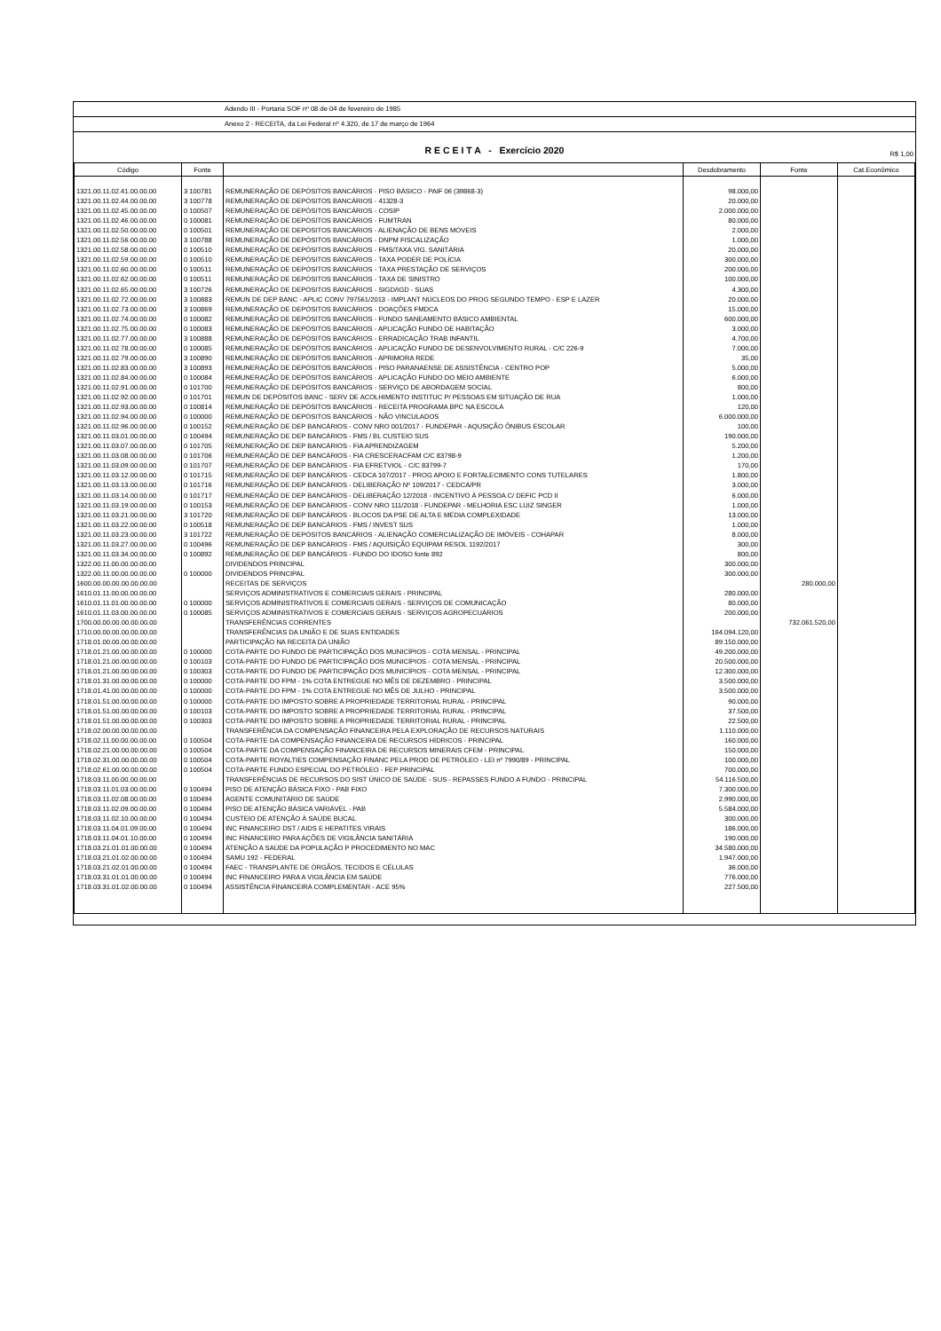Adendo III - Portaria SOF nº 08 de 04 de fevereiro de 1985
Anexo 2 - RECEITA, da Lei Federal nº 4.320, de 17 de março de 1964
R E C E I T A - Exercício 2020
R$ 1,00
| Código | Fonte | | Desdobramento | Fonte | Cat.Econômico |
| --- | --- | --- | --- | --- | --- |
| 1321.00.11.02.41.00.00.00 | 3 100781 | REMUNERAÇÃO DE DEPÓSITOS BANCÁRIOS - PISO BÁSICO - PAIF 06 (39868-3) | 98.000,00 | | |
| 1321.00.11.02.44.00.00.00 | 3 100778 | REMUNERAÇÃO DE DEPÓSITOS BANCÁRIOS - 41328-3 | 20.000,00 | | |
| 1321.00.11.02.45.00.00.00 | 0 100507 | REMUNERAÇÃO DE DEPÓSITOS BANCÁRIOS - COSIP | 2.000.000,00 | | |
| 1321.00.11.02.46.00.00.00 | 0 100081 | REMUNERAÇÃO DE DEPÓSITOS BANCÁRIOS - FUMTRAN | 80.000,00 | | |
| 1321.00.11.02.50.00.00.00 | 0 100501 | REMUNERAÇÃO DE DEPÓSITOS BANCÁRIOS - ALIENAÇÃO DE BENS MÓVEIS | 2.000,00 | | |
| 1321.00.11.02.56.00.00.00 | 3 100788 | REMUNERAÇÃO DE DEPÓSITOS BANCÁRIOS - DNPM FISCALIZAÇÃO | 1.000,00 | | |
| 1321.00.11.02.58.00.00.00 | 0 100510 | REMUNERAÇÃO DE DEPÓSITOS BANCÁRIOS - FMS/TAXA VIG. SANITÁRIA | 20.000,00 | | |
| 1321.00.11.02.59.00.00.00 | 0 100510 | REMUNERAÇÃO DE DEPÓSITOS BANCÁRIOS - TAXA PODER DE POLÍCIA | 300.000,00 | | |
| 1321.00.11.02.60.00.00.00 | 0 100511 | REMUNERAÇÃO DE DEPÓSITOS BANCÁRIOS - TAXA PRESTAÇÃO DE SERVIÇOS | 200.000,00 | | |
| 1321.00.11.02.62.00.00.00 | 0 100511 | REMUNERAÇÃO DE DEPÓSITOS BANCÁRIOS - TAXA DE SINISTRO | 100.000,00 | | |
| 1321.00.11.02.65.00.00.00 | 3 100726 | REMUNERAÇÃO DE DEPÓSITOS BANCÁRIOS - SIGD/IGD - SUAS | 4.300,00 | | |
| 1321.00.11.02.72.00.00.00 | 3 100883 | REMUN DE DEP BANC - APLIC CONV 797561/2013 - IMPLANT NÚCLEOS DO PROG SEGUNDO TEMPO - ESP E LAZER | 20.000,00 | | |
| 1321.00.11.02.73.00.00.00 | 3 100869 | REMUNERAÇÃO DE DEPÓSITOS BANCÁRIOS - DOAÇÕES FMDCA | 15.000,00 | | |
| 1321.00.11.02.74.00.00.00 | 0 100082 | REMUNERAÇÃO DE DEPÓSITOS BANCÁRIOS - FUNDO SANEAMENTO BÁSICO AMBIENTAL | 600.000,00 | | |
| 1321.00.11.02.75.00.00.00 | 0 100083 | REMUNERAÇÃO DE DEPÓSITOS BANCÁRIOS - APLICAÇÃO FUNDO DE HABITAÇÃO | 3.000,00 | | |
| 1321.00.11.02.77.00.00.00 | 3 100888 | REMUNERAÇÃO DE DEPÓSITOS BANCÁRIOS - ERRADICAÇÃO TRAB INFANTIL | 4.700,00 | | |
| 1321.00.11.02.78.00.00.00 | 0 100085 | REMUNERAÇÃO DE DEPÓSITOS BANCÁRIOS - APLICAÇÃO FUNDO DE DESENVOLVIMENTO RURAL - C/C 226-9 | 7.000,00 | | |
| 1321.00.11.02.79.00.00.00 | 3 100890 | REMUNERAÇÃO DE DEPÓSITOS BANCÁRIOS - APRIMORA REDE | 35,00 | | |
| 1321.00.11.02.83.00.00.00 | 3 100893 | REMUNERAÇÃO DE DEPÓSITOS BANCÁRIOS - PISO PARANAENSE DE ASSISTÊNCIA - CENTRO POP | 5.000,00 | | |
| 1321.00.11.02.84.00.00.00 | 0 100084 | REMUNERAÇÃO DE DEPÓSITOS BANCÁRIOS - APLICAÇÃO FUNDO DO MEIO AMBIENTE | 6.000,00 | | |
| 1321.00.11.02.91.00.00.00 | 0 101700 | REMUNERAÇÃO DE DEPÓSITOS BANCÁRIOS - SERVIÇO DE ABORDAGEM SOCIAL | 800,00 | | |
| 1321.00.11.02.92.00.00.00 | 0 101701 | REMUN DE DEPÓSITOS BANC - SERV DE ACOLHIMENTO INSTITUC P/ PESSOAS EM SITUAÇÃO DE RUA | 1.000,00 | | |
| 1321.00.11.02.93.00.00.00 | 0 100814 | REMUNERAÇÃO DE DEPÓSITOS BANCÁRIOS - RECEITA PROGRAMA BPC NA ESCOLA | 120,00 | | |
| 1321.00.11.02.94.00.00.00 | 0 100000 | REMUNERAÇÃO DE DEPÓSITOS BANCÁRIOS - NÃO VINCULADOS | 6.000.000,00 | | |
| 1321.00.11.02.96.00.00.00 | 0 100152 | REMUNERAÇÃO DE DEP BANCÁRIOS - CONV NRO 001/2017 - FUNDEPAR - AQUSIÇÃO ÔNIBUS ESCOLAR | 100,00 | | |
| 1321.00.11.03.01.00.00.00 | 0 100494 | REMUNERAÇÃO DE DEP BANCÁRIOS - FMS / BL CUSTEIO SUS | 190.000,00 | | |
| 1321.00.11.03.07.00.00.00 | 0 101705 | REMUNERAÇÃO DE DEP BANCÁRIOS - FIA APRENDIZAGEM | 5.200,00 | | |
| 1321.00.11.03.08.00.00.00 | 0 101706 | REMUNERAÇÃO DE DEP BANCÁRIOS - FIA CRESCERACFAM C/C 83798-9 | 1.200,00 | | |
| 1321.00.11.03.09.00.00.00 | 0 101707 | REMUNERAÇÃO DE DEP BANCÁRIOS - FIA EFRETVIOL - C/C 83799-7 | 170,00 | | |
| 1321.00.11.03.12.00.00.00 | 0 101715 | REMUNERAÇÃO DE DEP BANCÁRIOS - CEDCA 107/2017 - PROG APOIO E FORTALECIMENTO CONS TUTELARES | 1.800,00 | | |
| 1321.00.11.03.13.00.00.00 | 0 101716 | REMUNERAÇÃO DE DEP BANCÁRIOS - DELIBERAÇÃO Nº 109/2017 - CEDCA/PR | 3.000,00 | | |
| 1321.00.11.03.14.00.00.00 | 0 101717 | REMUNERAÇÃO DE DEP BANCÁRIOS - DELIBERAÇÃO 12/2018 - INCENTIVO À PESSOA C/ DEFIC PCD II | 6.000,00 | | |
| 1321.00.11.03.19.00.00.00 | 0 100153 | REMUNERAÇÃO DE DEP BANCÁRIOS - CONV NRO 111/2018 - FUNDEPAR - MELHORIA ESC LUIZ SINGER | 1.000,00 | | |
| 1321.00.11.03.21.00.00.00 | 3 101720 | REMUNERAÇÃO DE DEP BANCÁRIOS - BLOCOS DA PSE DE ALTA E MÉDIA COMPLEXIDADE | 13.000,00 | | |
| 1321.00.11.03.22.00.00.00 | 0 100518 | REMUNERAÇÃO DE DEP BANCÁRIOS - FMS / INVEST SUS | 1.000,00 | | |
| 1321.00.11.03.23.00.00.00 | 3 101722 | REMUNERAÇÃO DE DEPÓSITOS BANCÁRIOS - ALIENAÇÃO COMERCIALIZAÇÃO DE IMÓVEIS - COHAPAR | 8.000,00 | | |
| 1321.00.11.03.27.00.00.00 | 0 100496 | REMUNERAÇÃO DE DEP BANCÁRIOS - FMS / AQUISIÇÃO EQUIPAM RESOL 1192/2017 | 300,00 | | |
| 1321.00.11.03.34.00.00.00 | 0 100892 | REMUNERAÇÃO DE DEP BANCÁRIOS - FUNDO DO IDOSO fonte 892 | 800,00 | | |
| 1322.00.11.00.00.00.00.00 | | DIVIDENDOS PRINCIPAL | 300.000,00 | | |
| 1322.00.11.00.00.00.00.00 | 0 100000 | DIVIDENDOS PRINCIPAL | 300.000,00 | | |
| 1600.00.00.00.00.00.00.00 | | RECEITAS DE SERVIÇOS | | 280.000,00 | |
| 1610.01.11.00.00.00.00.00 | | SERVIÇOS ADMINISTRATIVOS E COMERCIAIS GERAIS - PRINCIPAL | 280.000,00 | | |
| 1610.01.11.01.00.00.00.00 | 0 100000 | SERVIÇOS ADMINISTRATIVOS E COMERCIAIS GERAIS - SERVIÇOS DE COMUNICAÇÃO | 80.000,00 | | |
| 1610.01.11.03.00.00.00.00 | 0 100085 | SERVIÇOS ADMINISTRATIVOS E COMERCIAIS GERAIS - SERVIÇOS AGROPECUÁRIOS | 200.000,00 | | |
| 1700.00.00.00.00.00.00.00 | | TRANSFERÊNCIAS CORRENTES | | 732.061.520,00 | |
| 1710.00.00.00.00.00.00.00 | | TRANSFERÊNCIAS DA UNIÃO E DE SUAS ENTIDADES | 164.094.120,00 | | |
| 1718.01.00.00.00.00.00.00 | | PARTICIPAÇÃO NA RECEITA DA UNIÃO | 89.150.000,00 | | |
| 1718.01.21.00.00.00.00.00 | 0 100000 | COTA-PARTE DO FUNDO DE PARTICIPAÇÃO DOS MUNICÍPIOS - COTA MENSAL - PRINCIPAL | 49.200.000,00 | | |
| 1718.01.21.00.00.00.00.00 | 0 100103 | COTA-PARTE DO FUNDO DE PARTICIPAÇÃO DOS MUNICÍPIOS - COTA MENSAL - PRINCIPAL | 20.500.000,00 | | |
| 1718.01.21.00.00.00.00.00 | 0 100303 | COTA-PARTE DO FUNDO DE PARTICIPAÇÃO DOS MUNICÍPIOS - COTA MENSAL - PRINCIPAL | 12.300.000,00 | | |
| 1718.01.31.00.00.00.00.00 | 0 100000 | COTA-PARTE DO FPM - 1% COTA ENTREGUE NO MÊS DE DEZEMBRO - PRINCIPAL | 3.500.000,00 | | |
| 1718.01.41.00.00.00.00.00 | 0 100000 | COTA-PARTE DO FPM - 1% COTA ENTREGUE NO MÊS DE JULHO - PRINCIPAL | 3.500.000,00 | | |
| 1718.01.51.00.00.00.00.00 | 0 100000 | COTA-PARTE DO IMPOSTO SOBRE A PROPRIEDADE TERRITORIAL RURAL - PRINCIPAL | 90.000,00 | | |
| 1718.01.51.00.00.00.00.00 | 0 100103 | COTA-PARTE DO IMPOSTO SOBRE A PROPRIEDADE TERRITORIAL RURAL - PRINCIPAL | 37.500,00 | | |
| 1718.01.51.00.00.00.00.00 | 0 100303 | COTA-PARTE DO IMPOSTO SOBRE A PROPRIEDADE TERRITORIAL RURAL - PRINCIPAL | 22.500,00 | | |
| 1718.02.00.00.00.00.00.00 | | TRANSFERÊNCIA DA COMPENSAÇÃO FINANCEIRA PELA EXPLORAÇÃO DE RECURSOS NATURAIS | 1.110.000,00 | | |
| 1718.02.11.00.00.00.00.00 | 0 100504 | COTA-PARTE DA COMPENSAÇÃO FINANCEIRA DE RECURSOS HÍDRICOS - PRINCIPAL | 160.000,00 | | |
| 1718.02.21.00.00.00.00.00 | 0 100504 | COTA-PARTE DA COMPENSAÇÃO FINANCEIRA DE RECURSOS MINERAIS CFEM - PRINCIPAL | 150.000,00 | | |
| 1718.02.31.00.00.00.00.00 | 0 100504 | COTA-PARTE ROYALTIES COMPENSAÇÃO FINANC PELA PROD DE PETRÓLEO - LEI nº 7990/89 - PRINCIPAL | 100.000,00 | | |
| 1718.02.61.00.00.00.00.00 | 0 100504 | COTA-PARTE FUNDO ESPECIAL DO PETRÓLEO - FEP PRINCIPAL | 700.000,00 | | |
| 1718.03.11.00.00.00.00.00 | | TRANSFERÊNCIAS DE RECURSOS DO SIST ÚNICO DE SAÚDE - SUS - REPASSES FUNDO A FUNDO - PRINCIPAL | 54.116.500,00 | | |
| 1718.03.11.01.03.00.00.00 | 0 100494 | PISO DE ATENÇÃO BÁSICA FIXO - PAB FIXO | 7.300.000,00 | | |
| 1718.03.11.02.08.00.00.00 | 0 100494 | AGENTE COMUNITÁRIO DE SAÚDE | 2.990.000,00 | | |
| 1718.03.11.02.09.00.00.00 | 0 100494 | PISO DE ATENÇÃO BÁSICA VARIÁVEL - PAB | 5.584.000,00 | | |
| 1718.03.11.02.10.00.00.00 | 0 100494 | CUSTEIO DE ATENÇÃO À SAÚDE BUCAL | 300.000,00 | | |
| 1718.03.11.04.01.09.00.00 | 0 100494 | INC FINANCEIRO DST / AIDS E HEPATITES VIRAIS | 186.000,00 | | |
| 1718.03.11.04.01.10.00.00 | 0 100494 | INC FINANCEIRO PARA AÇÕES DE VIGILÂNCIA SANITÁRIA | 190.000,00 | | |
| 1718.03.21.01.01.00.00.00 | 0 100494 | ATENÇÃO A SAÚDE DA POPULAÇÃO P PROCEDIMENTO NO MAC | 34.580.000,00 | | |
| 1718.03.21.01.02.00.00.00 | 0 100494 | SAMU 192 - FEDERAL | 1.947.000,00 | | |
| 1718.03.21.02.01.00.00.00 | 0 100494 | FAEC - TRANSPLANTE DE ÓRGÃOS, TECIDOS E CÉLULAS | 36.000,00 | | |
| 1718.03.31.01.01.00.00.00 | 0 100494 | INC FINANCEIRO PARA A VIGILÂNCIA EM SAÚDE | 776.000,00 | | |
| 1718.03.31.01.02.00.00.00 | 0 100494 | ASSISTÊNCIA FINANCEIRA COMPLEMENTAR - ACE 95% | 227.500,00 | | |